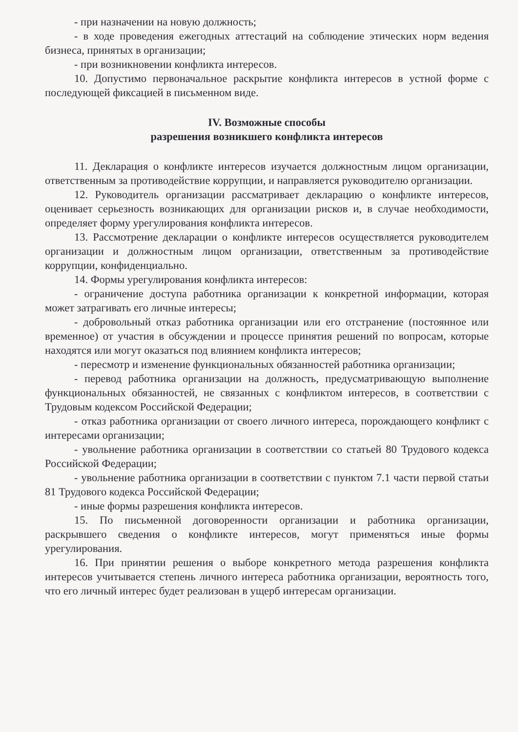- при назначении на новую должность;
- в ходе проведения ежегодных аттестаций на соблюдение этических норм ведения бизнеса, принятых в организации;
- при возникновении конфликта интересов.
10. Допустимо первоначальное раскрытие конфликта интересов в устной форме с последующей фиксацией в письменном виде.
IV. Возможные способы
разрешения возникшего конфликта интересов
11. Декларация о конфликте интересов изучается должностным лицом организации, ответственным за противодействие коррупции, и направляется руководителю организации.
12. Руководитель организации рассматривает декларацию о конфликте интересов, оценивает серьезность возникающих для организации рисков и, в случае необходимости, определяет форму урегулирования конфликта интересов.
13. Рассмотрение декларации о конфликте интересов осуществляется руководителем организации и должностным лицом организации, ответственным за противодействие коррупции, конфиденциально.
14. Формы урегулирования конфликта интересов:
- ограничение доступа работника организации к конкретной информации, которая может затрагивать его личные интересы;
- добровольный отказ работника организации или его отстранение (постоянное или временное) от участия в обсуждении и процессе принятия решений по вопросам, которые находятся или могут оказаться под влиянием конфликта интересов;
- пересмотр и изменение функциональных обязанностей работника организации;
- перевод работника организации на должность, предусматривающую выполнение функциональных обязанностей, не связанных с конфликтом интересов, в соответствии с Трудовым кодексом Российской Федерации;
- отказ работника организации от своего личного интереса, порождающего конфликт с интересами организации;
- увольнение работника организации в соответствии со статьей 80 Трудового кодекса Российской Федерации;
- увольнение работника организации в соответствии с пунктом 7.1 части первой статьи 81 Трудового кодекса Российской Федерации;
- иные формы разрешения конфликта интересов.
15. По письменной договоренности организации и работника организации, раскрывшего сведения о конфликте интересов, могут применяться иные формы урегулирования.
16. При принятии решения о выборе конкретного метода разрешения конфликта интересов учитывается степень личного интереса работника организации, вероятность того, что его личный интерес будет реализован в ущерб интересам организации.